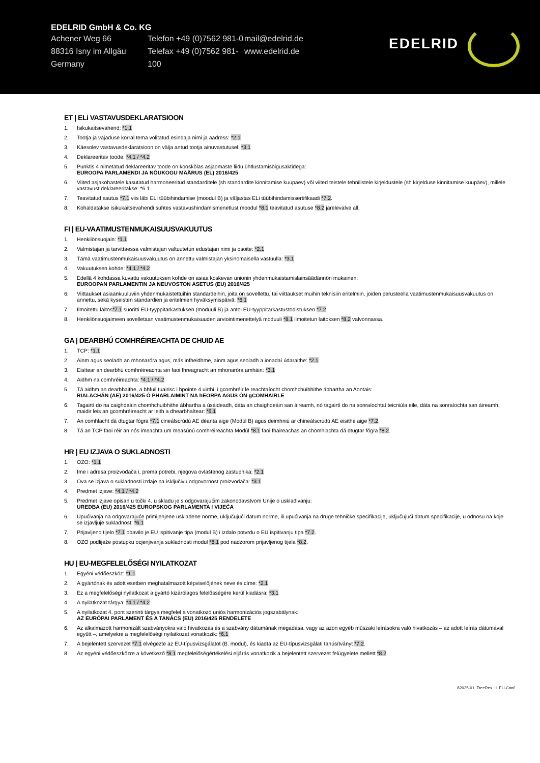EDELRID GmbH & Co. KG
Achener Weg 66
88316 Isny im Allgäu
Germany
Telefon +49 (0)7562 981-0
Telefax +49 (0)7562 981-100
mail@edelrid.de
www.edelrid.de
EDELRID
ET | ELi VASTAVUSDEKLARATSIOON
1. Isikukaitsevahend: *1.1
2. Tootja ja vajaduse korral tema volitatud esindaja nimi ja aadress: *2.1
3. Käesolev vastavusdeklaratsioon on välja antud tootja ainuvastutusel: *3.1
4. Deklareeritav toode: *4.1 / *4.2
5. Punktis 4 nimetatud deklareeritav toode on kooskõlas asjaomaste liidu ühtlustamisõigusaktidega:
EUROOPA PARLAMENDI JA NÕUKOGU MÄÄRUS (EL) 2016/425
6. Viited asjakohastele kasutatud harmoneeritud standarditele (sh standardite kinnitamise kuupäev) või viited teistele tehnilistele kirjeldustele (sh kirjelduse kinnitamise kuupäev), millele vastavust deklareeritakse: *6.1
7. Teavitatud asutus *7.1 viis läbi ELi tüübihindamise (moodul B) ja väljastas ELi tüübihindamissertifikaadi *7.2.
8. Kohaldatakse isikukaitsevahendi suhtes vastavushindamismenetlust moodul *8.1 teavitatud asutuse *8.2 järelevalve all.
FI | EU-VAATIMUSTENMUKAISUUSVAKUUTUS
1. Henkilönsuojain: *1.1
2. Valmistajan ja tarvittaessa valmistajan valtuutetun edustajan nimi ja osoite: *2.1
3. Tämä vaatimustenmukaisuusvakuutus on annettu valmistajan yksinomaisella vastuulla: *3.1
4. Vakuutuksen kohde: *4.1 / *4.2
5. Edellä 4 kohdassa kuvattu vakuutuksen kohde on asiaa koskevan unionin yhdenmukaistamislainsäädännön mukainen:
EUROOPAN PARLAMENTIN JA NEUVOSTON ASETUS (EU) 2016/425
6. Viittaukset asiaankuuluviin yhdenmukaistettuihin standardeihin, joita on sovellettu, tai viittaukset muihin teknisiin eritelmiin, joiden perusteella vaatimustenmukaisuusvakuutus on annettu, sekä kyseisten standardien ja eritelmien hyväksymispäivä: *6.1
7. Ilmoitettu laitos*7.1 suoritti EU-tyyppitarkastuksen (moduuli B) ja antoi EU-tyyppitarkastustodistuksen *7.2.
8. Henkilönsuojaimeen sovelletaan vaatimustenmukaisuuden arviointimenettelyä moduuli *8.1 ilmoitetun laitoksen *8.2 valvonnassa.
GA | DEARBHÚ COMHRÉIREACHTA DE CHUID AE
1. TCP: *1.1
2. Ainm agus seoladh an mhonaróra agus, más infheidhme, ainm agus seoladh a ionadaí údaraithe: *2.1
3. Eisítear an dearbhú comhréireachta sin faoi fhreagracht an mhonaróra amháin: *3.1
4. Aidhm na comhréireachta: *4.1 / *4.2
5. Tá aidhm an dearbhaithe, a bhfuil tuairisc i bpointe 4 uirthi, i gcomhréir le reachtaíocht chomhchuibhithe ábhartha an Aontais:
RIALACHÁN (AE) 2016/425 Ó PHARLAIMINT NA hEORPA AGUS ÓN gCOMHAIRLE
6. Tagairtí do na caighdeáin chomhchuibhithe ábhartha a úsáideadh, dáta an chaighdeáin san áireamh, nó tagairtí do na sonraíochtaí teicniúla eile, dáta na sonraíochta san áireamh, maidir leis an gcomhréireacht ar leith a dhearbhaítear: *6.1
7. An comhlacht dá dtugtar fógra *7.1 cineálscrúdú AE déanta aige (Modúl B) agus deimhniú ar chineálscrúdú AE eisithe aige *7.2.
8. Tá an TCP faoi réir an nós imeachta um measúnú comhréireachta Modúl *8.1 faoi fhaireachas an chomhlachta dá dtugtar fógra *8.2.
HR | EU IZJAVA O SUKLADNOSTI
1. OZO: *1.1
2. Ime i adresa proizvođača i, prema potrebi, njegova ovlaštenog zastupnika: *2.1
3. Ova se izjava o sukladnosti izdaje na isključivu odgovornost proizvođača: *3.1
4. Predmet izjave: *4.1 / *4.2
5. Predmet izjave opisan u točki 4. u skladu je s odgovarajućim zakonodavstvom Unije o usklađivanju:
UREDBA (EU) 2016/425 EUROPSKOG PARLAMENTA I VIJEĆA
6. Upućivanja na odgovarajuće primijenjene usklađene norme, uključujući datum norme, ili upućivanja na druge tehničke specifikacije, uključujući datum specifikacije, u odnosu na koje se izjavljuje sukladnost: *6.1
7. Prijavljeno tijelo *7.1 obavilo je EU ispitivanje tipa (modul B) i izdalo potvrdu o EU ispitivanju tipa *7.2.
8. OZO podliježe postupku ocjenjivanja sukladnosti modul *8.1 pod nadzorom prijavljenog tijela *8.2.
HU | EU-MEGFELELŐSÉGI NYILATKOZAT
1. Egyéni védőeszköz: *1.1
2. A gyártónak és adott esetben meghatalmazott képviselőjének neve és címe: *2.1
3. Ez a megfelelőségi nyilatkozat a gyártó kizárólagos felelősségére kerül kiadásra: *3.1
4. A nyilatkozat tárgya: *4.1 / *4.2
5. A nyilatkozat 4. pont szerinti tárgya megfelel a vonatkozó uniós harmonizációs jogszabálynak:
AZ EURÓPAI PARLAMENT ÉS A TANÁCS (EU) 2016/425 RENDELETE
6. Az alkalmazott harmonizált szabványokra való hivatkozás és a szabvány dátumának megadása, vagy az azon egyéb műszaki leírásokra való hivatkozás – az adott leírás dátumával együtt –, amelyekre a megfelelőségi nyilatkozat vonatkozik: *6.1
7. A bejelentett szervezet *7.1 elvégezte az EU-típusvizsgálatot (B. modul), és kiadta az EU-típusvizsgálati tanúsítványt *7.2.
8. Az egyéni védőeszközre a következő *8.1 megfelelőségértékelési eljárás vonatkozik a bejelentett szervezet felügyelete mellett *8.2.
82025-01_TreeRex_II_EU-Conf